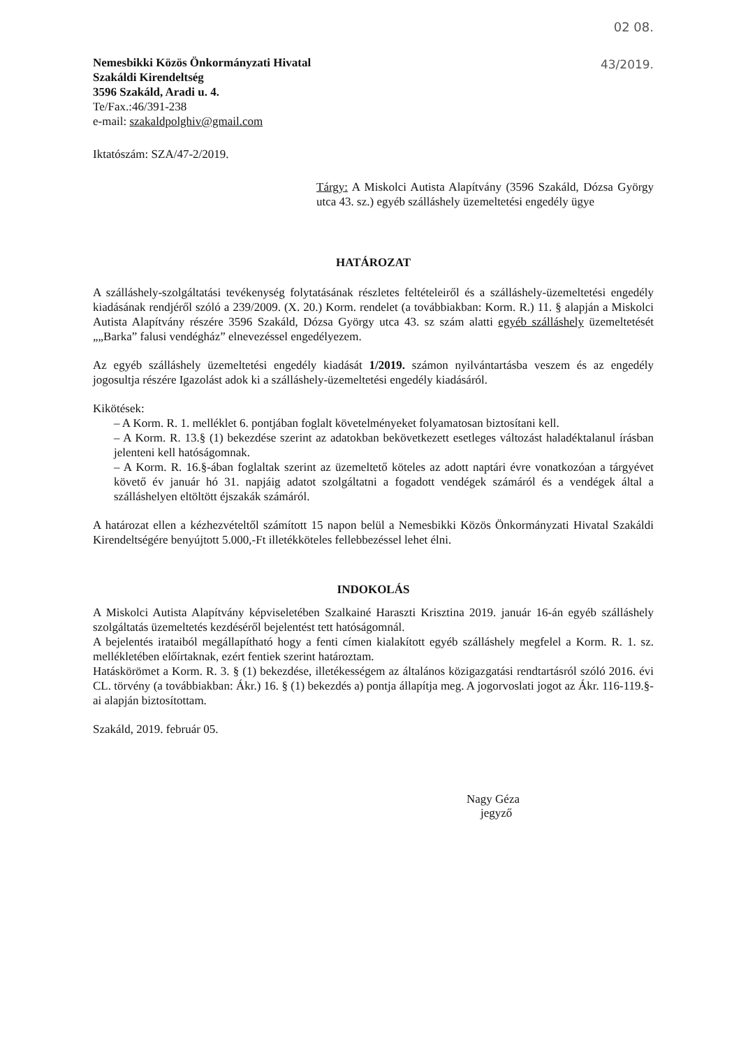02 08.
Nemesbikki Közös Önkormányzati Hivatal
Szakáldi Kirendeltség
3596 Szakáld, Aradi u. 4.
Te/Fax.:46/391-238 43/2019.
e-mail: szakaldpolghiv@gmail.com
Iktatószám: SZA/47-2/2019.
Tárgy: A Miskolci Autista Alapítvány (3596 Szakáld, Dózsa György utca 43. sz.) egyéb szálláshely üzemeltetési engedély ügye
HATÁROZAT
A szálláshely-szolgáltatási tevékenység folytatásának részletes feltételeiről és a szálláshely-üzemeltetési engedély kiadásának rendjéről szóló a 239/2009. (X. 20.) Korm. rendelet (a továbbiakban: Korm. R.) 11. § alapján a Miskolci Autista Alapítvány részére 3596 Szakáld, Dózsa György utca 43. sz szám alatti egyéb szálláshely üzemeltetését „„Barka” falusi vendégház” elnevezéssel engedélyezem.
Az egyéb szálláshely üzemeltetési engedély kiadását 1/2019. számon nyilvántartásba veszem és az engedély jogosultja részére Igazolást adok ki a szálláshely-üzemeltetési engedély kiadásáról.
Kikötések:
– A Korm. R. 1. melléklet 6. pontjában foglalt követelményeket folyamatosan biztosítani kell.
– A Korm. R. 13.§ (1) bekezdése szerint az adatokban bekövetkezett esetleges változást haladéktalanul írásban jelenteni kell hatóságomnak.
– A Korm. R. 16.§-ában foglaltak szerint az üzemeltető köteles az adott naptári évre vonatkozóan a tárgyévet követő év január hó 31. napjáig adatot szolgáltatni a fogadott vendégek számáról és a vendégek által a szálláshelyen eltöltött éjszakák számáról.
A határozat ellen a kézhezvételtől számított 15 napon belül a Nemesbikki Közös Önkormányzati Hivatal Szakáldi Kirendeltségére benyújtott 5.000,-Ft illetékköteles fellebbezéssel lehet élni.
INDOKOLÁS
A Miskolci Autista Alapítvány képviseletében Szalkainé Haraszti Krisztina 2019. január 16-án egyéb szálláshely szolgáltatás üzemeltetés kezdéséről bejelentést tett hatóságomnál.
A bejelentés irataiból megállapítható hogy a fenti címen kialakított egyéb szálláshely megfelel a Korm. R. 1. sz. mellékletében előírtaknak, ezért fentiek szerint határoztam.
Hatáskörömet a Korm. R. 3. § (1) bekezdése, illetékességem az általános közigazgatási rendtartásról szóló 2016. évi CL. törvény (a továbbiakban: Ákr.) 16. § (1) bekezdés a) pontja állapítja meg. A jogorvoslati jogot az Ákr. 116-119.§-ai alapján biztosítottam.
Szakáld, 2019. február 05.
Nagy Géza
jegyző